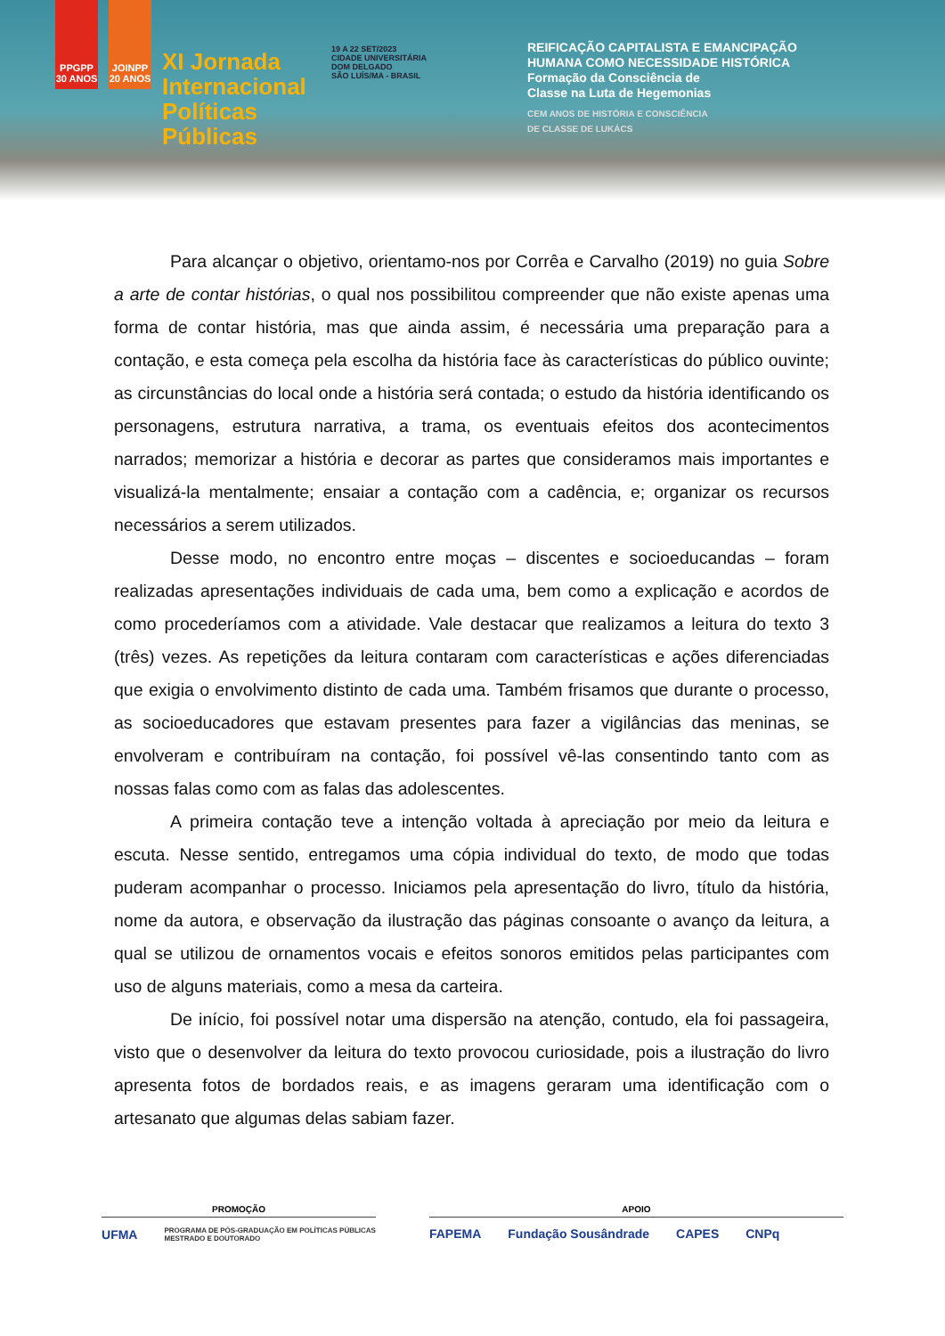PPGPP 30 ANOS
JOINPP 20 ANOS
XI Jornada Internacional Políticas Públicas
19 A 22 SET/2023
CIDADE UNIVERSITÁRIA DOM DELGADO
SÃO LUÍS/MA - BRASIL
REIFICAÇÃO CAPITALISTA E EMANCIPAÇÃO
HUMANA COMO NECESSIDADE HISTÓRICA
Formação da Consciência de
Classe na Luta de Hegemonias
CEM ANOS DE HISTÓRIA E CONSCIÊNCIA
DE CLASSE DE LUKÁCS
Para alcançar o objetivo, orientamo-nos por Corrêa e Carvalho (2019) no guia Sobre a arte de contar histórias, o qual nos possibilitou compreender que não existe apenas uma forma de contar história, mas que ainda assim, é necessária uma preparação para a contação, e esta começa pela escolha da história face às características do público ouvinte; as circunstâncias do local onde a história será contada; o estudo da história identificando os personagens, estrutura narrativa, a trama, os eventuais efeitos dos acontecimentos narrados; memorizar a história e decorar as partes que consideramos mais importantes e visualizá-la mentalmente; ensaiar a contação com a cadência, e; organizar os recursos necessários a serem utilizados.
Desse modo, no encontro entre moças – discentes e socioeducandas – foram realizadas apresentações individuais de cada uma, bem como a explicação e acordos de como procederíamos com a atividade. Vale destacar que realizamos a leitura do texto 3 (três) vezes. As repetições da leitura contaram com características e ações diferenciadas que exigia o envolvimento distinto de cada uma. Também frisamos que durante o processo, as socioeducadores que estavam presentes para fazer a vigilâncias das meninas, se envolveram e contribuíram na contação, foi possível vê-las consentindo tanto com as nossas falas como com as falas das adolescentes.
A primeira contação teve a intenção voltada à apreciação por meio da leitura e escuta. Nesse sentido, entregamos uma cópia individual do texto, de modo que todas puderam acompanhar o processo. Iniciamos pela apresentação do livro, título da história, nome da autora, e observação da ilustração das páginas consoante o avanço da leitura, a qual se utilizou de ornamentos vocais e efeitos sonoros emitidos pelas participantes com uso de alguns materiais, como a mesa da carteira.
De início, foi possível notar uma dispersão na atenção, contudo, ela foi passageira, visto que o desenvolver da leitura do texto provocou curiosidade, pois a ilustração do livro apresenta fotos de bordados reais, e as imagens geraram uma identificação com o artesanato que algumas delas sabiam fazer.
PROMOÇÃO
UFMA PROGRAMA DE PÓS-GRADUAÇÃO EM POLÍTICAS PÚBLICAS
MESTRADO E DOUTORADO
APOIO
FAPEMA Fundação Sousândrade CAPES CNPq